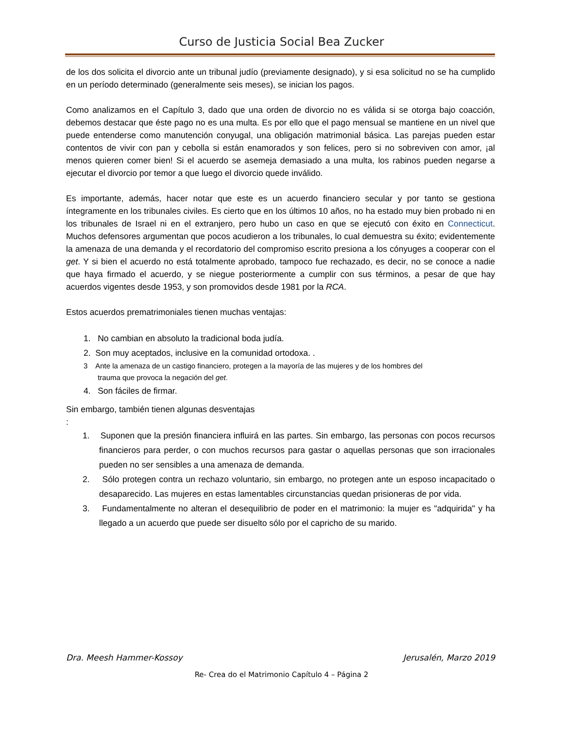Curso de Justicia Social Bea Zucker
de los dos solicita el divorcio ante un tribunal judío (previamente designado), y si esa solicitud no se ha cumplido en un período determinado (generalmente seis meses), se inician los pagos.
Como analizamos en el Capítulo 3, dado que una orden de divorcio no es válida si se otorga bajo coacción, debemos destacar que éste pago no es una multa. Es por ello que el pago mensual se mantiene en un nivel que puede entenderse como manutención conyugal, una obligación matrimonial básica. Las parejas pueden estar contentos de vivir con pan y cebolla si están enamorados y son felices, pero si no sobreviven con amor, ¡al menos quieren comer bien! Si el acuerdo se asemeja demasiado a una multa, los rabinos pueden negarse a ejecutar el divorcio por temor a que luego el divorcio quede inválido.
Es importante, además, hacer notar que este es un acuerdo financiero secular y por tanto se gestiona íntegramente en los tribunales civiles. Es cierto que en los últimos 10 años, no ha estado muy bien probado ni en los tribunales de Israel ni en el extranjero, pero hubo un caso en que se ejecutó con éxito en Connecticut. Muchos defensores argumentan que pocos acudieron a los tribunales, lo cual demuestra su éxito; evidentemente la amenaza de una demanda y el recordatorio del compromiso escrito presiona a los cónyuges a cooperar con el get. Y si bien el acuerdo no está totalmente aprobado, tampoco fue rechazado, es decir, no se conoce a nadie que haya firmado el acuerdo, y se niegue posteriormente a cumplir con sus términos, a pesar de que hay acuerdos vigentes desde 1953, y son promovidos desde 1981 por la RCA.
Estos acuerdos prematrimoniales tienen muchas ventajas:
1. No cambian en absoluto la tradicional boda judía.
2. Son muy aceptados, inclusive en la comunidad ortodoxa. .
3 Ante la amenaza de un castigo financiero, protegen a la mayoría de las mujeres y de los hombres del
trauma que provoca la negación del get.
4. Son fáciles de firmar.
Sin embargo, también tienen algunas desventajas
:
1. Suponen que la presión financiera influirá en las partes. Sin embargo, las personas con pocos recursos financieros para perder, o con muchos recursos para gastar o aquellas personas que son irracionales pueden no ser sensibles a una amenaza de demanda.
2. Sólo protegen contra un rechazo voluntario, sin embargo, no protegen ante un esposo incapacitado o desaparecido. Las mujeres en estas lamentables circunstancias quedan prisioneras de por vida.
3. Fundamentalmente no alteran el desequilibrio de poder en el matrimonio: la mujer es "adquirida" y ha llegado a un acuerdo que puede ser disuelto sólo por el capricho de su marido.
Dra. Meesh Hammer-Kossoy Jerusalén, Marzo 2019
Re- Crea do el Matrimonio Capítulo 4 – Página 2